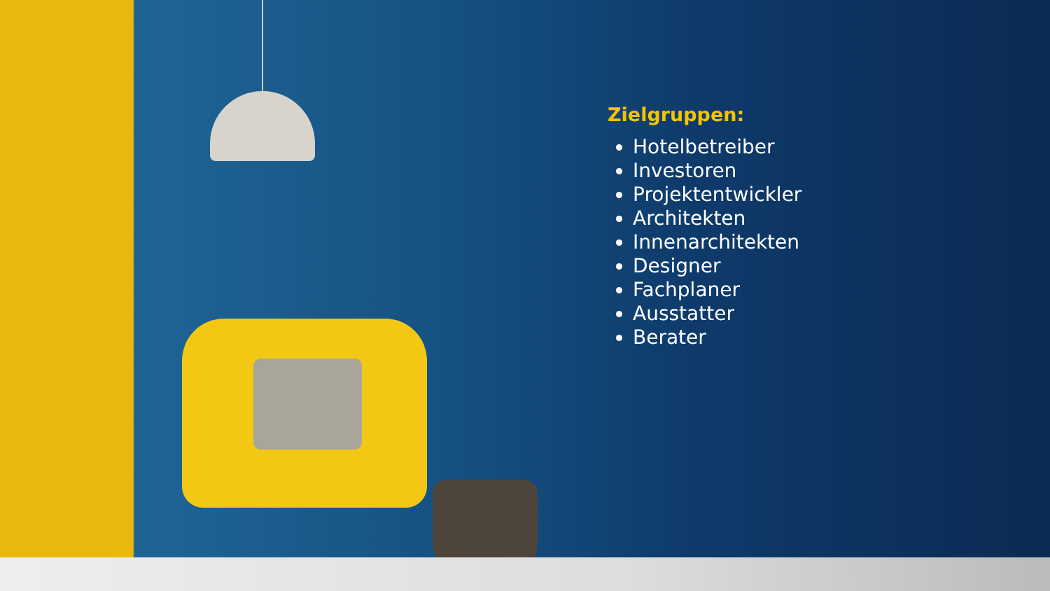Zielgruppen:
Hotelbetreiber
Investoren
Projektentwickler
Architekten
Innenarchitekten
Designer
Fachplaner
Ausstatter
Berater